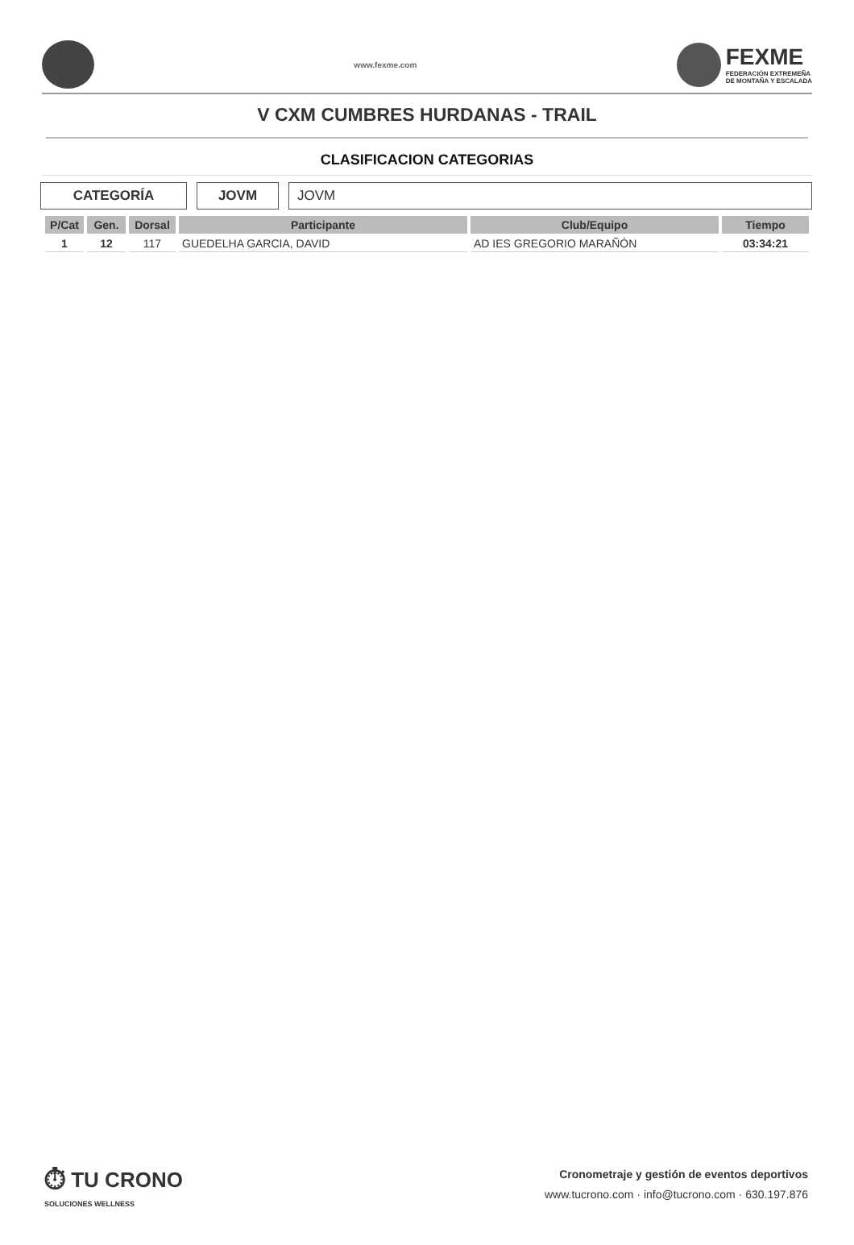www.fexme.com
FEXME
FEDERACIÓN EXTREMEÑA
DE MONTAÑA Y ESCALADA
V CXM CUMBRES HURDANAS - TRAIL
CLASIFICACION CATEGORIAS
CATEGORÍA JOVM JOVM
| P/Cat | Gen. | Dorsal | Participante | Club/Equipo | Tiempo |
| --- | --- | --- | --- | --- | --- |
| 1 | 12 | 117 | GUEDELHA GARCIA, DAVID | AD IES GREGORIO MARAÑÓN | 03:34:21 |
⏱ TU CRONO
SOLUCIONES WELLNESS
Cronometraje y gestión de eventos deportivos
www.tucrono.com · info@tucrono.com · 630.197.876